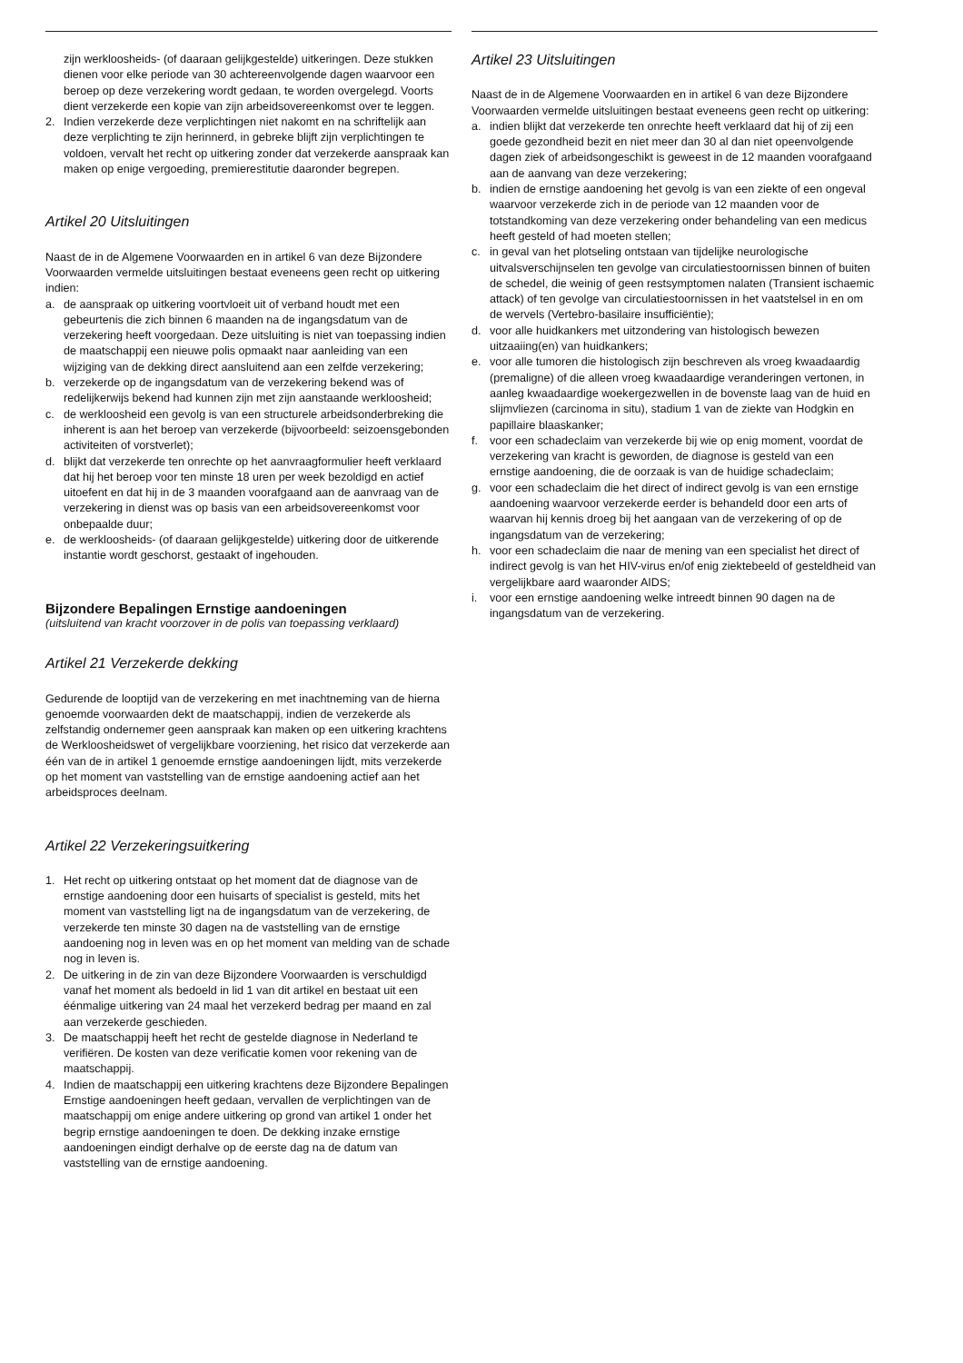zijn werkloosheids- (of daaraan gelijkgestelde) uitkeringen. Deze stukken dienen voor elke periode van 30 achtereenvolgende dagen waarvoor een beroep op deze verzekering wordt gedaan, te worden overgelegd. Voorts dient verzekerde een kopie van zijn arbeidsovereenkomst over te leggen.
2. Indien verzekerde deze verplichtingen niet nakomt en na schriftelijk aan deze verplichting te zijn herinnerd, in gebreke blijft zijn verplichtingen te voldoen, vervalt het recht op uitkering zonder dat verzekerde aanspraak kan maken op enige vergoeding, premierestitutie daaronder begrepen.
Artikel 20 Uitsluitingen
Naast de in de Algemene Voorwaarden en in artikel 6 van deze Bijzondere Voorwaarden vermelde uitsluitingen bestaat eveneens geen recht op uitkering indien:
a. de aanspraak op uitkering voortvloeit uit of verband houdt met een gebeurtenis die zich binnen 6 maanden na de ingangsdatum van de verzekering heeft voorgedaan. Deze uitsluiting is niet van toepassing indien de maatschappij een nieuwe polis opmaakt naar aanleiding van een wijziging van de dekking direct aansluitend aan een zelfde verzekering;
b. verzekerde op de ingangsdatum van de verzekering bekend was of redelijkerwijs bekend had kunnen zijn met zijn aanstaande werkloosheid;
c. de werkloosheid een gevolg is van een structurele arbeidsonderbreking die inherent is aan het beroep van verzekerde (bijvoorbeeld: seizoensgebonden activiteiten of vorstverlet);
d. blijkt dat verzekerde ten onrechte op het aanvraagformulier heeft verklaard dat hij het beroep voor ten minste 18 uren per week bezoldigd en actief uitoefent en dat hij in de 3 maanden voorafgaand aan de aanvraag van de verzekering in dienst was op basis van een arbeidsovereenkomst voor onbepaalde duur;
e. de werkloosheids- (of daaraan gelijkgestelde) uitkering door de uitkerende instantie wordt geschorst, gestaakt of ingehouden.
Bijzondere Bepalingen Ernstige aandoeningen
(uitsluitend van kracht voorzover in de polis van toepassing verklaard)
Artikel 21 Verzekerde dekking
Gedurende de looptijd van de verzekering en met inachtneming van de hierna genoemde voorwaarden dekt de maatschappij, indien de verzekerde als zelfstandig ondernemer geen aanspraak kan maken op een uitkering krachtens de Werkloosheidswet of vergelijkbare voorziening, het risico dat verzekerde aan één van de in artikel 1 genoemde ernstige aandoeningen lijdt, mits verzekerde op het moment van vaststelling van de ernstige aandoening actief aan het arbeidsproces deelnam.
Artikel 22 Verzekeringsuitkering
1. Het recht op uitkering ontstaat op het moment dat de diagnose van de ernstige aandoening door een huisarts of specialist is gesteld, mits het moment van vaststelling ligt na de ingangsdatum van de verzekering, de verzekerde ten minste 30 dagen na de vaststelling van de ernstige aandoening nog in leven was en op het moment van melding van de schade nog in leven is.
2. De uitkering in de zin van deze Bijzondere Voorwaarden is verschuldigd vanaf het moment als bedoeld in lid 1 van dit artikel en bestaat uit een éénmalige uitkering van 24 maal het verzekerd bedrag per maand en zal aan verzekerde geschieden.
3. De maatschappij heeft het recht de gestelde diagnose in Nederland te verifiëren. De kosten van deze verificatie komen voor rekening van de maatschappij.
4. Indien de maatschappij een uitkering krachtens deze Bijzondere Bepalingen Ernstige aandoeningen heeft gedaan, vervallen de verplichtingen van de maatschappij om enige andere uitkering op grond van artikel 1 onder het begrip ernstige aandoeningen te doen. De dekking inzake ernstige aandoeningen eindigt derhalve op de eerste dag na de datum van vaststelling van de ernstige aandoening.
Artikel 23 Uitsluitingen
Naast de in de Algemene Voorwaarden en in artikel 6 van deze Bijzondere Voorwaarden vermelde uitsluitingen bestaat eveneens geen recht op uitkering:
a. indien blijkt dat verzekerde ten onrechte heeft verklaard dat hij of zij een goede gezondheid bezit en niet meer dan 30 al dan niet opeenvolgende dagen ziek of arbeidsongeschikt is geweest in de 12 maanden voorafgaand aan de aanvang van deze verzekering;
b. indien de ernstige aandoening het gevolg is van een ziekte of een ongeval waarvoor verzekerde zich in de periode van 12 maanden voor de totstandkoming van deze verzekering onder behandeling van een medicus heeft gesteld of had moeten stellen;
c. in geval van het plotseling ontstaan van tijdelijke neurologische uitvalsverschijnselen ten gevolge van circulatiestoornissen binnen of buiten de schedel, die weinig of geen restsymptomen nalaten (Transient ischaemic attack) of ten gevolge van circulatiestoornissen in het vaatstelsel in en om de wervels (Vertebro-basilaire insufficiëntie);
d. voor alle huidkankers met uitzondering van histologisch bewezen uitzaaiing(en) van huidkankers;
e. voor alle tumoren die histologisch zijn beschreven als vroeg kwaadaardig (premaligne) of die alleen vroeg kwaadaardige veranderingen vertonen, in aanleg kwaadaardige woekergezwellen in de bovenste laag van de huid en slijmvliezen (carcinoma in situ), stadium 1 van de ziekte van Hodgkin en papillaire blaaskanker;
f. voor een schadeclaim van verzekerde bij wie op enig moment, voordat de verzekering van kracht is geworden, de diagnose is gesteld van een ernstige aandoening, die de oorzaak is van de huidige schadeclaim;
g. voor een schadeclaim die het direct of indirect gevolg is van een ernstige aandoening waarvoor verzekerde eerder is behandeld door een arts of waarvan hij kennis droeg bij het aangaan van de verzekering of op de ingangsdatum van de verzekering;
h. voor een schadeclaim die naar de mening van een specialist het direct of indirect gevolg is van het HIV-virus en/of enig ziektebeeld of gesteldheid van vergelijkbare aard waaronder AIDS;
i. voor een ernstige aandoening welke intreedt binnen 90 dagen na de ingangsdatum van de verzekering.